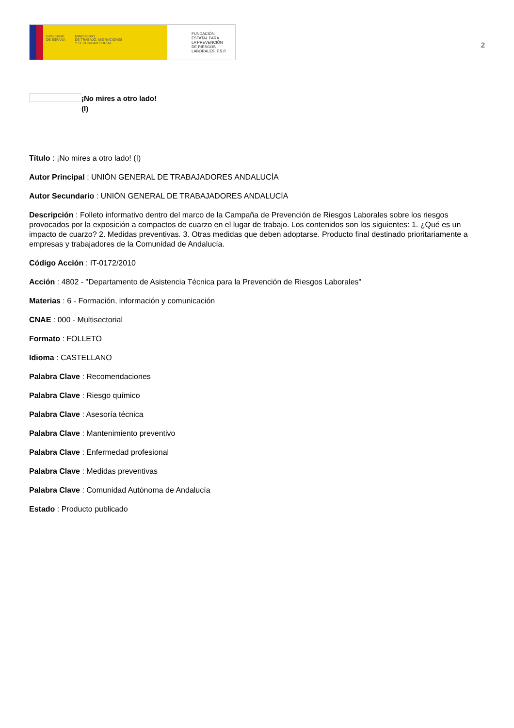GOBIERNO
DE ESPAÑA MINISTERIO
DE TRABAJO, MIGRACIONES
Y SEGURIDAD SOCIAL
FUNDACIÓN
ESTATAL PARA
LA PREVENCIÓN
DE RIESGOS
LABORALES, F.S.P.
2
¡No mires a otro lado!
(I)
Título : ¡No mires a otro lado! (I)
Autor Principal : UNIÓN GENERAL DE TRABAJADORES ANDALUCÍA
Autor Secundario : UNIÓN GENERAL DE TRABAJADORES ANDALUCÍA
Descripción : Folleto informativo dentro del marco de la Campaña de Prevención de Riesgos Laborales sobre los riesgos provocados por la exposición a compactos de cuarzo en el lugar de trabajo. Los contenidos son los siguientes: 1. ¿Qué es un impacto de cuarzo? 2. Medidas preventivas. 3. Otras medidas que deben adoptarse. Producto final destinado prioritariamente a empresas y trabajadores de la Comunidad de Andalucía.
Código Acción : IT-0172/2010
Acción : 4802 - "Departamento de Asistencia Técnica para la Prevención de Riesgos Laborales"
Materias : 6 - Formación, información y comunicación
CNAE : 000 - Multisectorial
Formato : FOLLETO
Idioma : CASTELLANO
Palabra Clave : Recomendaciones
Palabra Clave : Riesgo químico
Palabra Clave : Asesoría técnica
Palabra Clave : Mantenimiento preventivo
Palabra Clave : Enfermedad profesional
Palabra Clave : Medidas preventivas
Palabra Clave : Comunidad Autónoma de Andalucía
Estado : Producto publicado